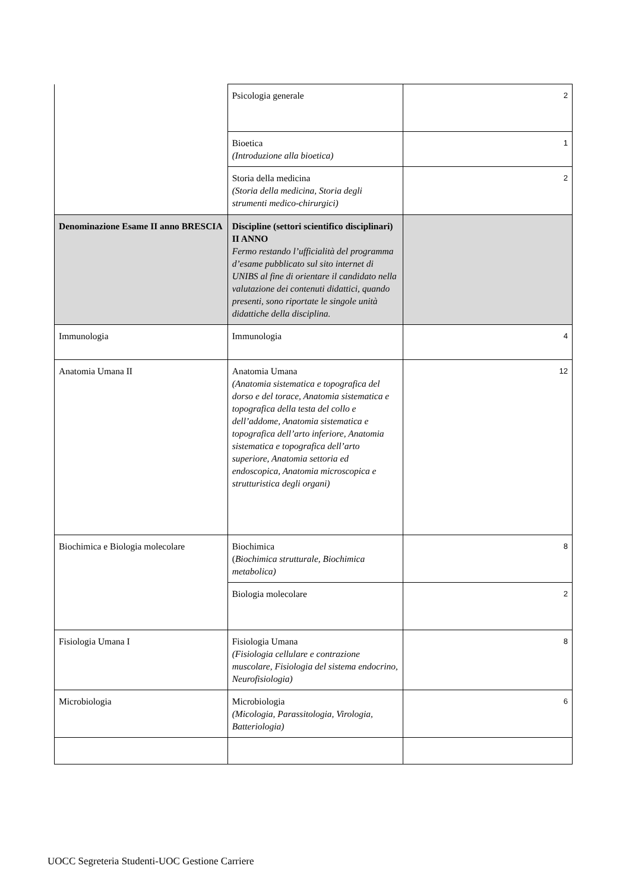| | Psicologia generale | 2 |
| | Bioetica (Introduzione alla bioetica) | 1 |
| | Storia della medicina (Storia della medicina, Storia degli strumenti medico-chirurgici) | 2 |
| Denominazione Esame II anno BRESCIA | Discipline (settori scientifico disciplinari) II ANNO Fermo restando l’ufficialità del programma d’esame pubblicato sul sito internet di UNIBS al fine di orientare il candidato nella valutazione dei contenuti didattici, quando presenti, sono riportate le singole unità didattiche della disciplina. | |
| Immunologia | Immunologia | 4 |
| Anatomia Umana II | Anatomia Umana (Anatomia sistematica e topografica del dorso e del torace, Anatomia sistematica e topografica della testa del collo e dell’addome, Anatomia sistematica e topografica dell’arto inferiore, Anatomia sistematica e topografica dell’arto superiore, Anatomia settoria ed endoscopica, Anatomia microscopica e strutturistica degli organi) | 12 |
| Biochimica e Biologia molecolare | Biochimica ( Biochimica strutturale, Biochimica metabolica) | 8 |
| | Biologia molecolare | 2 |
| Fisiologia Umana I | Fisiologia Umana (Fisiologia cellulare e contrazione muscolare, Fisiologia del sistema endocrino, Neurofisiologia) | 8 |
| Microbiologia | Microbiologia (Micologia, Parassitologia, Virologia, Batteriologia) | 6 |
UOCC Segreteria Studenti-UOC Gestione Carriere